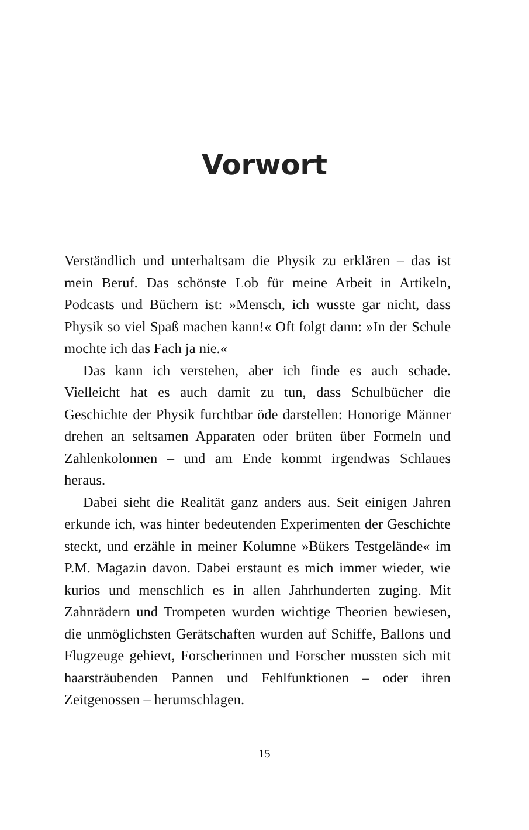Vorwort
Verständlich und unterhaltsam die Physik zu erklären – das ist mein Beruf. Das schönste Lob für meine Arbeit in Artikeln, Podcasts und Büchern ist: »Mensch, ich wusste gar nicht, dass Physik so viel Spaß machen kann!« Oft folgt dann: »In der Schule mochte ich das Fach ja nie.«
Das kann ich verstehen, aber ich finde es auch schade. Vielleicht hat es auch damit zu tun, dass Schulbücher die Geschichte der Physik furchtbar öde darstellen: Honorige Männer drehen an seltsamen Apparaten oder brüten über Formeln und Zahlenkolonnen – und am Ende kommt irgendwas Schlaues heraus.
Dabei sieht die Realität ganz anders aus. Seit einigen Jahren erkunde ich, was hinter bedeutenden Experimenten der Geschichte steckt, und erzähle in meiner Kolumne »Bükers Testgelände« im P.M. Magazin davon. Dabei erstaunt es mich immer wieder, wie kurios und menschlich es in allen Jahrhunderten zuging. Mit Zahnrädern und Trompeten wurden wichtige Theorien bewiesen, die unmöglichsten Gerätschaften wurden auf Schiffe, Ballons und Flugzeuge gehievt, Forscherinnen und Forscher mussten sich mit haarsträubenden Pannen und Fehlfunktionen – oder ihren Zeitgenossen – herumschlagen.
15